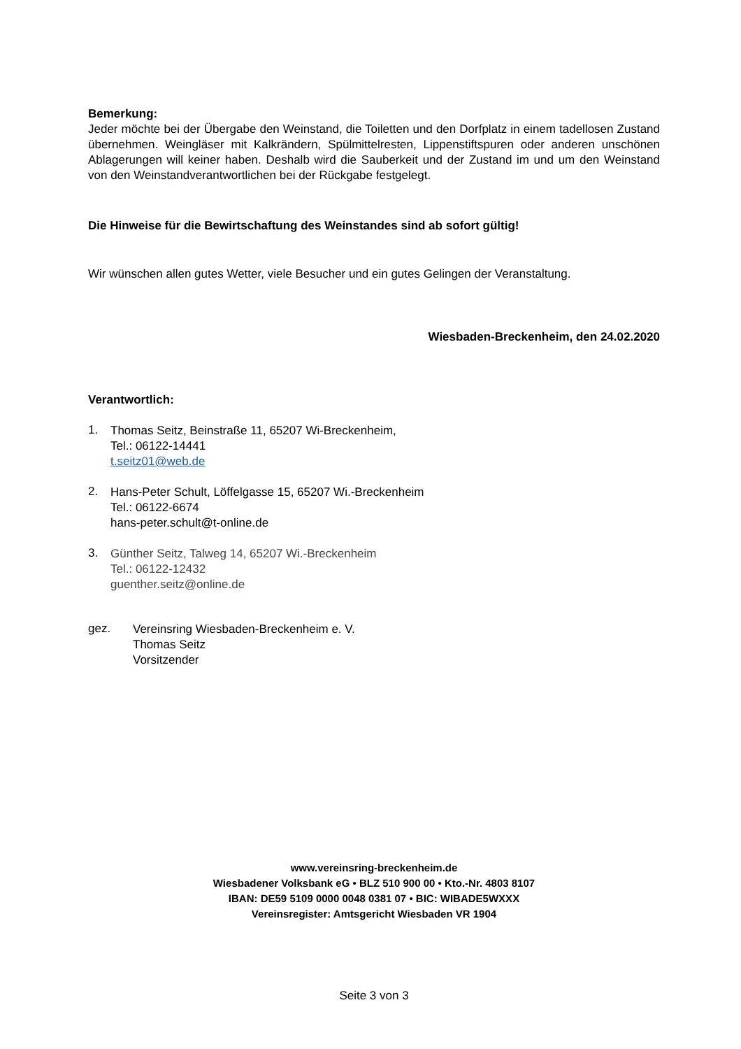Bemerkung:
Jeder möchte bei der Übergabe den Weinstand, die Toiletten und den Dorfplatz in einem tadellosen Zustand übernehmen. Weingläser mit Kalkrändern, Spülmittelresten, Lippenstiftspuren oder anderen unschönen Ablagerungen will keiner haben. Deshalb wird die Sauberkeit und der Zustand im und um den Weinstand von den Weinstandverantwortlichen bei der Rückgabe festgelegt.
Die Hinweise für die Bewirtschaftung des Weinstandes sind ab sofort gültig!
Wir wünschen allen gutes Wetter, viele Besucher und ein gutes Gelingen der Veranstaltung.
Wiesbaden-Breckenheim, den 24.02.2020
Verantwortlich:
1.
Thomas Seitz, Beinstraße 11, 65207 Wi-Breckenheim,
Tel.: 06122-14441
t.seitz01@web.de
2.
Hans-Peter Schult, Löffelgasse 15, 65207 Wi.-Breckenheim
Tel.: 06122-6674
hans-peter.schult@t-online.de
3.
Günther Seitz, Talweg 14, 65207 Wi.-Breckenheim
Tel.: 06122-12432
guenther.seitz@online.de
gez.
Vereinsring Wiesbaden-Breckenheim e. V.
Thomas Seitz
Vorsitzender
www.vereinsring-breckenheim.de
Wiesbadener Volksbank eG • BLZ 510 900 00 • Kto.-Nr. 4803 8107
IBAN: DE59 5109 0000 0048 0381 07 • BIC: WIBADE5WXXX
Vereinsregister: Amtsgericht Wiesbaden VR 1904
Seite 3 von 3